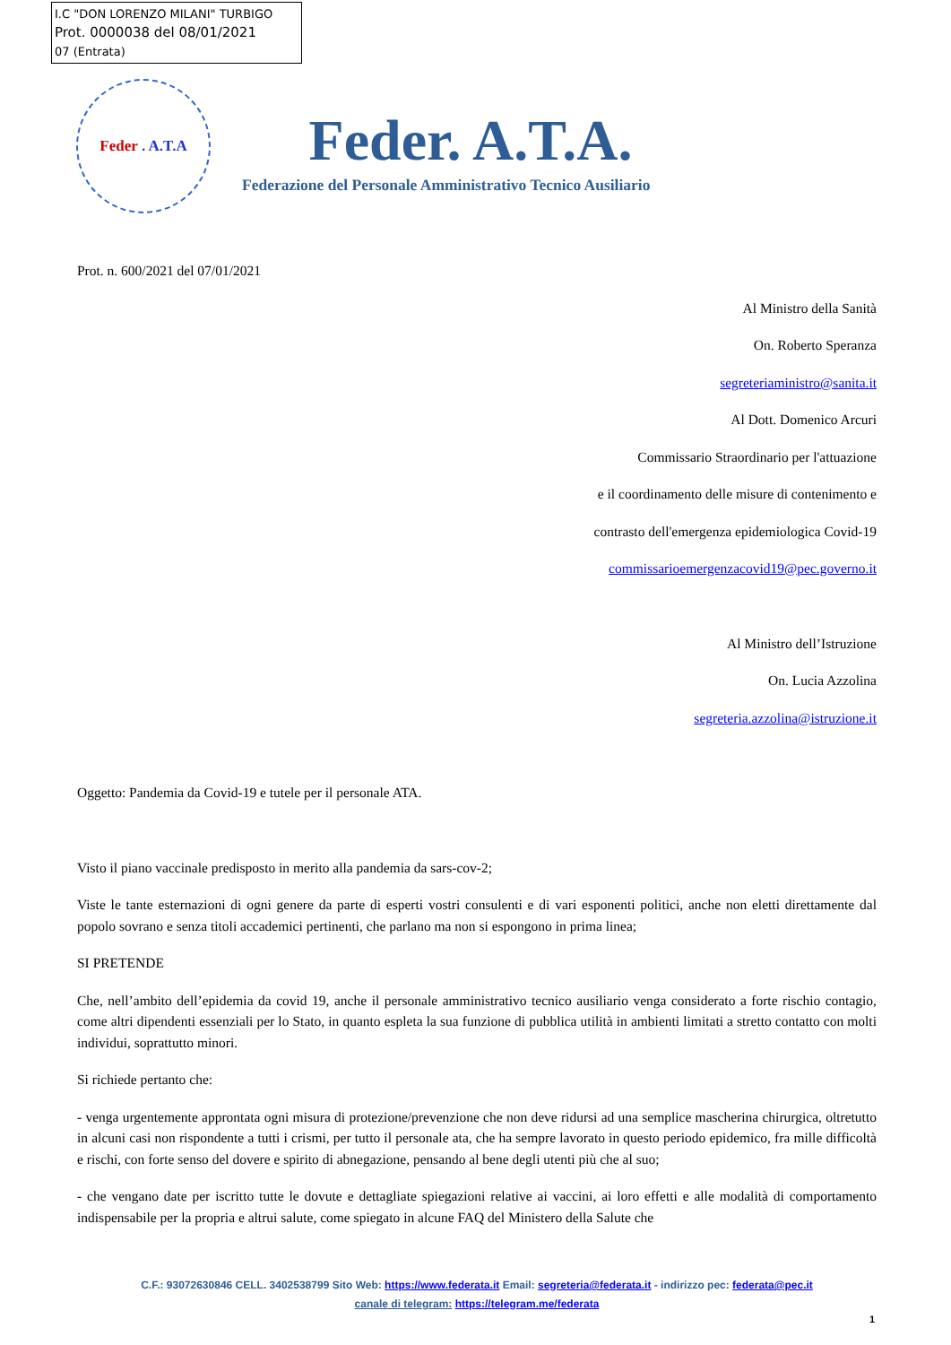I.C "DON LORENZO MILANI" TURBIGO
Prot. 0000038 del 08/01/2021
07 (Entrata)
Feder . A.T.A
Feder. A.T.A.
Federazione del Personale Amministrativo Tecnico Ausiliario
Prot. n. 600/2021 del 07/01/2021
Al Ministro della Sanità
On. Roberto Speranza
segreteriaministro@sanita.it
Al Dott. Domenico Arcuri
Commissario Straordinario per l'attuazione
e il coordinamento delle misure di contenimento e
contrasto dell'emergenza epidemiologica Covid-19
commissarioemergenzacovid19@pec.governo.it
Al Ministro dell’Istruzione
On. Lucia Azzolina
segreteria.azzolina@istruzione.it
Oggetto: Pandemia da Covid-19 e tutele per il personale ATA.
Visto il piano vaccinale predisposto in merito alla pandemia da sars-cov-2;
Viste le tante esternazioni di ogni genere da parte di esperti vostri consulenti e di vari esponenti politici, anche non eletti direttamente dal popolo sovrano e senza titoli accademici pertinenti, che parlano ma non si espongono in prima linea;
SI PRETENDE
Che, nell’ambito dell’epidemia da covid 19, anche il personale amministrativo tecnico ausiliario venga considerato a forte rischio contagio, come altri dipendenti essenziali per lo Stato, in quanto espleta la sua funzione di pubblica utilità in ambienti limitati a stretto contatto con molti individui, soprattutto minori.
Si richiede pertanto che:
- venga urgentemente approntata ogni misura di protezione/prevenzione che non deve ridursi ad una semplice mascherina chirurgica, oltretutto in alcuni casi non rispondente a tutti i crismi, per tutto il personale ata, che ha sempre lavorato in questo periodo epidemico, fra mille difficoltà e rischi, con forte senso del dovere e spirito di abnegazione, pensando al bene degli utenti più che al suo;
- che vengano date per iscritto tutte le dovute e dettagliate spiegazioni relative ai vaccini, ai loro effetti e alle modalità di comportamento indispensabile per la propria e altrui salute, come spiegato in alcune FAQ del Ministero della Salute che
C.F.: 93072630846 CELL. 3402538799 Sito Web: https://www.federata.it Email: segreteria@federata.it - indirizzo pec: federata@pec.it
canale di telegram: https://telegram.me/federata
1